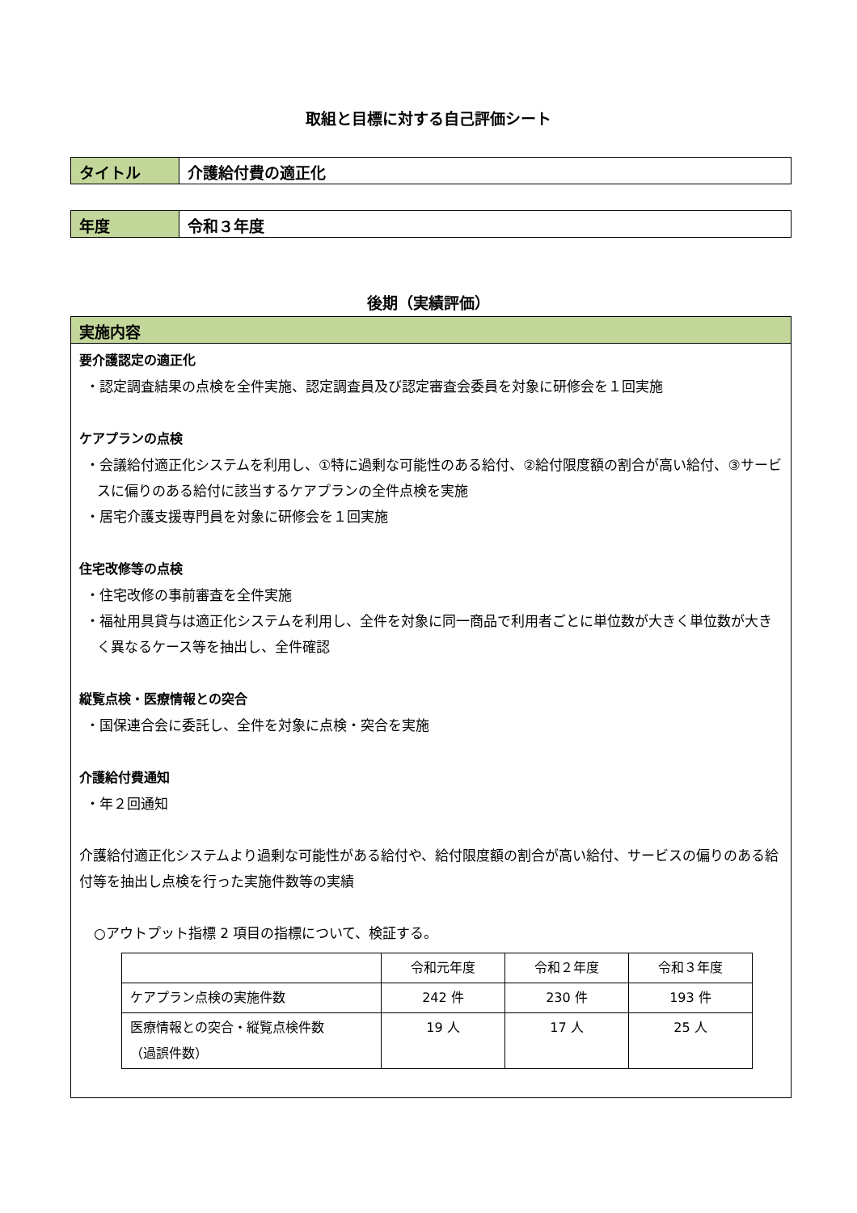取組と目標に対する自己評価シート
タイトル 介護給付費の適正化
年度 令和３年度
後期（実績評価）
実施内容
要介護認定の適正化
・認定調査結果の点検を全件実施、認定調査員及び認定審査会委員を対象に研修会を１回実施
ケアプランの点検
・会議給付適正化システムを利用し、①特に過剰な可能性のある給付、②給付限度額の割合が高い給付、③サービスに偏りのある給付に該当するケアプランの全件点検を実施
・居宅介護支援専門員を対象に研修会を１回実施
住宅改修等の点検
・住宅改修の事前審査を全件実施
・福祉用具貸与は適正化システムを利用し、全件を対象に同一商品で利用者ごとに単位数が大きく単位数が大きく異なるケース等を抽出し、全件確認
縦覧点検・医療情報との突合
・国保連合会に委託し、全件を対象に点検・突合を実施
介護給付費通知
・年２回通知
介護給付適正化システムより過剰な可能性がある給付や、給付限度額の割合が高い給付、サービスの偏りのある給付等を抽出し点検を行った実施件数等の実績
○アウトプット指標 2 項目の指標について、検証する。
| | 令和元年度 | 令和２年度 | 令和３年度 |
| ケアプラン点検の実施件数 | 242 件 | 230 件 | 193 件 |
| 医療情報との突合・縦覧点検件数 （過誤件数） | 19 人 | 17 人 | 25 人 |